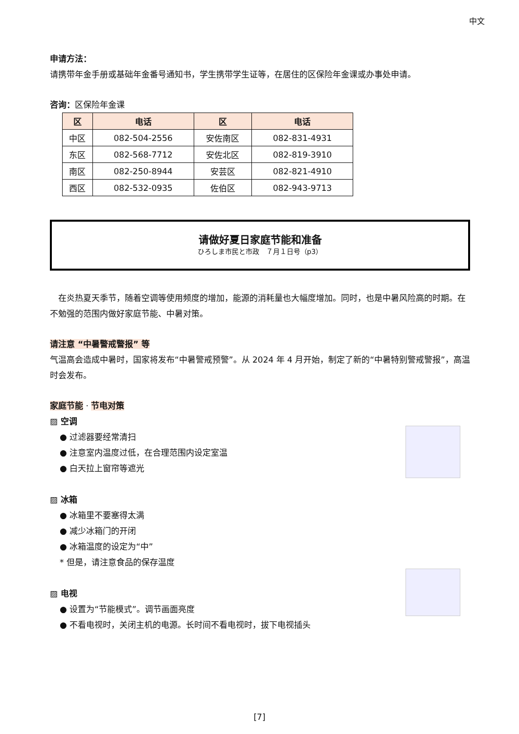中文
申请方法：
请携带年金手册或基础年金番号通知书，学生携带学生证等，在居住的区保险年金课或办事处申请。
咨询：区保险年金课
| 区 | 电话 | 区 | 电话 |
| --- | --- | --- | --- |
| 中区 | 082-504-2556 | 安佐南区 | 082-831-4931 |
| 东区 | 082-568-7712 | 安佐北区 | 082-819-3910 |
| 南区 | 082-250-8944 | 安芸区 | 082-821-4910 |
| 西区 | 082-532-0935 | 佐伯区 | 082-943-9713 |
请做好夏日家庭节能和准备
ひろしま市民と市政　７月１日号（p3）
　在炎热夏天季节，随着空调等使用频度的增加，能源的消耗量也大幅度增加。同时，也是中暑风险高的时期。在不勉强的范围内做好家庭节能、中暑对策。
请注意 “中暑警戒警报” 等
气温高会造成中暑时，国家将发布“中暑警戒预警”。从 2024 年 4 月开始，制定了新的“中暑特别警戒警报”，高温时会发布。
家庭节能 · 节电对策
▨ 空调
● 过滤器要经常清扫
● 注意室内温度过低，在合理范围内设定室温
● 白天拉上窗帘等遮光
▨ 冰箱
● 冰箱里不要塞得太满
● 减少冰箱门的开闭
● 冰箱温度的设定为“中”
* 但是，请注意食品的保存温度
▨ 电视
● 设置为“节能模式”。调节画面亮度
● 不看电视时，关闭主机的电源。长时间不看电视时，拔下电视插头
[7]